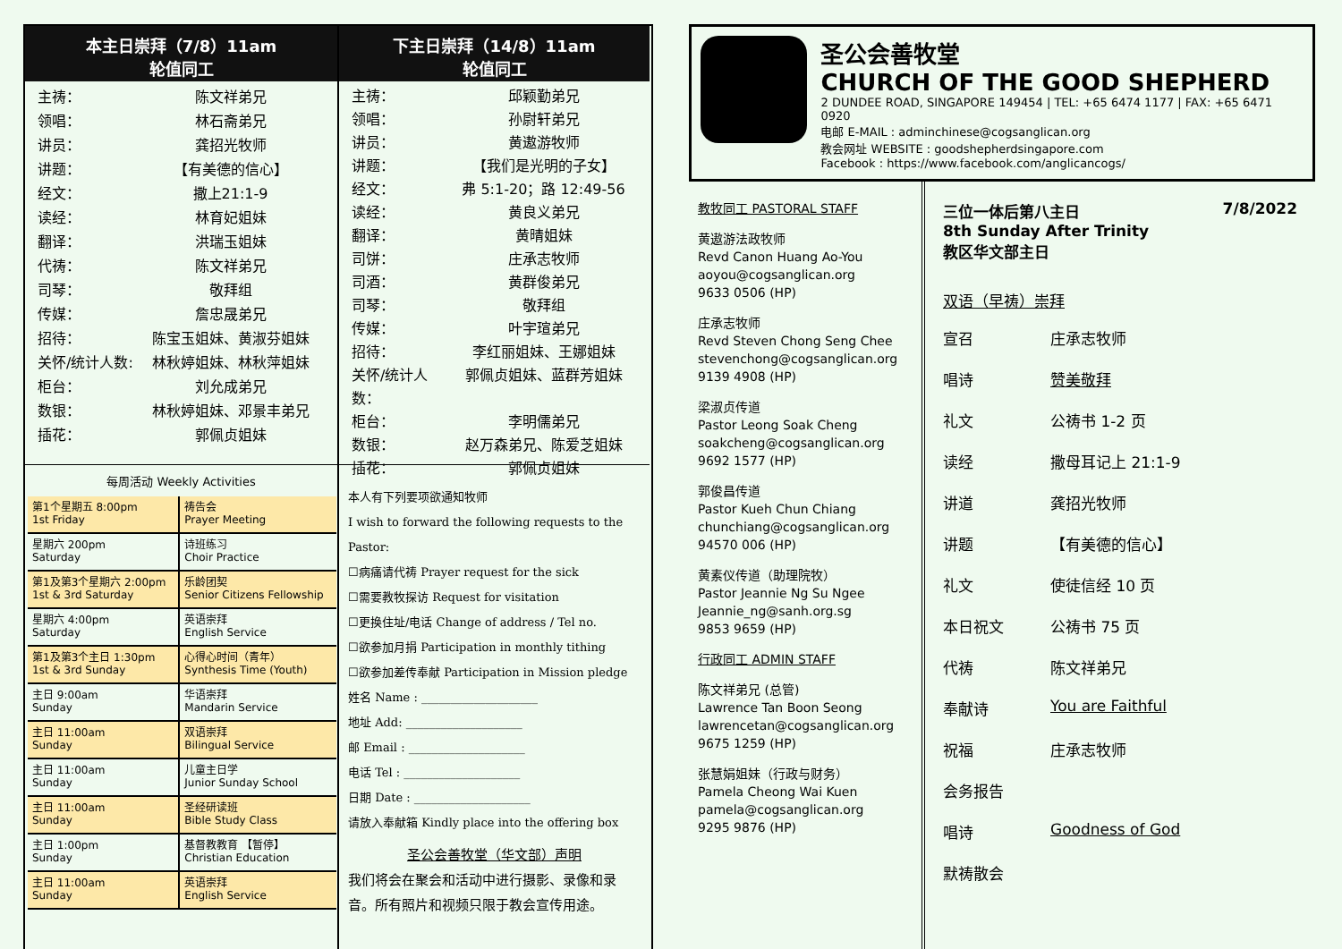本主日崇拜（7/8）11am
轮值同工
主祷： 陈文祥弟兄
领唱： 林石斋弟兄
讲员： 龚招光牧师
讲题： 【有美德的信心】
经文： 撒上21:1-9
读经： 林育妃姐妹
翻译： 洪瑞玉姐妹
代祷： 陈文祥弟兄
司琴： 敬拜组
传媒： 詹忠晟弟兄
招待： 陈宝玉姐妹、黄淑芬姐妹
关怀/统计人数: 林秋婷姐妹、林秋萍姐妹
柜台： 刘允成弟兄
数银： 林秋婷姐妹、邓景丰弟兄
插花： 郭佩贞姐妹
每周活动 Weekly Activities
| 第1个星期五 8:00pm 1st Friday | 祷告会 Prayer Meeting |
| 星期六 200pm Saturday | 诗班练习 Choir Practice |
| 第1及第3个星期六 2:00pm 1st & 3rd Saturday | 乐龄团契 Senior Citizens Fellowship |
| 星期六 4:00pm Saturday | 英语崇拜 English Service |
| 第1及第3个主日 1:30pm 1st & 3rd Sunday | 心得心时间（青年） Synthesis Time (Youth) |
| 主日 9:00am Sunday | 华语崇拜 Mandarin Service |
| 主日 11:00am Sunday | 双语崇拜 Bilingual Service |
| 主日 11:00am Sunday | 儿童主日学 Junior Sunday School |
| 主日 11:00am Sunday | 圣经研读班 Bible Study Class |
| 主日 1:00pm Sunday | 基督教教育 【暂停】 Christian Education |
| 主日 11:00am Sunday | 英语崇拜 English Service |
下主日崇拜（14/8）11am
轮值同工
主祷： 邱颖勤弟兄
领唱： 孙尉轩弟兄
讲员： 黄遨游牧师
讲题： 【我们是光明的子女】
经文： 弗 5:1-20；路 12:49-56
读经： 黄良义弟兄
翻译： 黄晴姐妹
司饼： 庄承志牧师
司酒： 黄群俊弟兄
司琴： 敬拜组
传媒： 叶宇瑄弟兄
招待： 李红丽姐妹、王娜姐妹
关怀/统计人数： 郭佩贞姐妹、蓝群芳姐妹
柜台： 李明儒弟兄
数银： 赵万森弟兄、陈爱芝姐妹
插花： 郭佩贞姐妹
本人有下列要项欲通知牧师
I wish to forward the following requests to the Pastor:
☐病痛请代祷 Prayer request for the sick
☐需要教牧探访 Request for visitation
☐更换住址/电话 Change of address / Tel no.
☐欲参加月捐 Participation in monthly tithing
☐欲参加差传奉献 Participation in Mission pledge
姓名 Name : ____________________
地址 Add: ____________________
邮 Email : ____________________
电话 Tel : ____________________
日期 Date : ____________________
请放入奉献箱 Kindly place into the offering box
圣公会善牧堂（华文部）声明
我们将会在聚会和活动中进行摄影、录像和录音。所有照片和视频只限于教会宣传用途。
圣公会善牧堂
CHURCH OF THE GOOD SHEPHERD
2 DUNDEE ROAD, SINGAPORE 149454 | TEL: +65 6474 1177 | FAX: +65 6471 0920
电邮 E-MAIL : adminchinese@cogsanglican.org
教会网址 WEBSITE : goodshepherdsingapore.com
Facebook : https://www.facebook.com/anglicancogs/
教牧同工 PASTORAL STAFF
黄遨游法政牧师
Revd Canon Huang Ao-You
aoyou@cogsanglican.org
9633 0506 (HP)
庄承志牧师
Revd Steven Chong Seng Chee
stevenchong@cogsanglican.org
9139 4908 (HP)
梁淑贞传道
Pastor Leong Soak Cheng
soakcheng@cogsanglican.org
9692 1577 (HP)
郭俊昌传道
Pastor Kueh Chun Chiang
chunchiang@cogsanglican.org
94570 006 (HP)
黄素仪传道（助理院牧）
Pastor Jeannie Ng Su Ngee
Jeannie_ng@sanh.org.sg
9853 9659 (HP)
行政同工 ADMIN STAFF
陈文祥弟兄 (总管)
Lawrence Tan Boon Seong
lawrencetan@cogsanglican.org
9675 1259 (HP)
张慧娟姐妹（行政与财务）
Pamela Cheong Wai Kuen
pamela@cogsanglican.org
9295 9876 (HP)
三位一体后第八主日 7/8/2022
8th Sunday After Trinity
教区华文部主日
双语（早祷）崇拜
宣召 庄承志牧师
唱诗 赞美敬拜
礼文 公祷书 1-2 页
读经 撒母耳记上 21:1-9
讲道 龚招光牧师
讲题 【有美德的信心】
礼文 使徒信经 10 页
本日祝文 公祷书 75 页
代祷 陈文祥弟兄
奉献诗 You are Faithful
祝福 庄承志牧师
会务报告
唱诗 Goodness of God
默祷散会